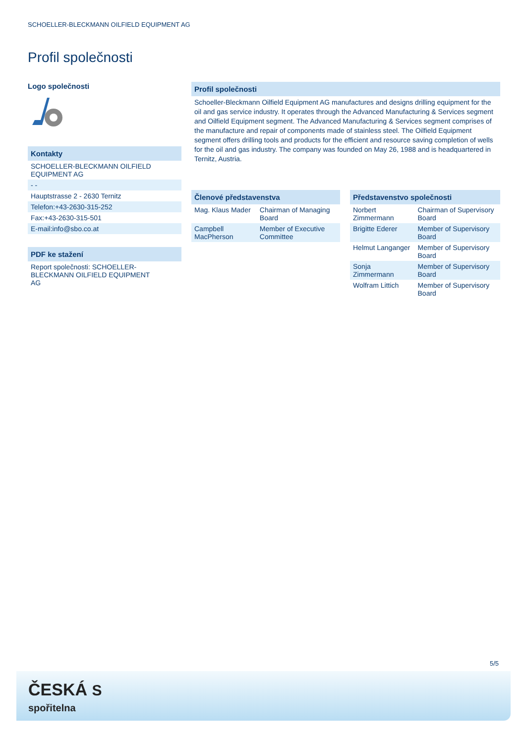SCHOELLER-BLECKMANN OILFIELD EQUIPMENT AG
Profil společnosti
Logo společnosti
Kontakty
SCHOELLER-BLECKMANN OILFIELD EQUIPMENT AG
- -
Hauptstrasse 2 - 2630 Ternitz
Telefon:+43-2630-315-252
Fax:+43-2630-315-501
E-mail:info@sbo.co.at
PDF ke stažení
Report společnosti: SCHOELLER-BLECKMANN OILFIELD EQUIPMENT AG
Profil společnosti
Schoeller-Bleckmann Oilfield Equipment AG manufactures and designs drilling equipment for the oil and gas service industry. It operates through the Advanced Manufacturing & Services segment and Oilfield Equipment segment. The Advanced Manufacturing & Services segment comprises of the manufacture and repair of components made of stainless steel. The Oilfield Equipment segment offers drilling tools and products for the efficient and resource saving completion of wells for the oil and gas industry. The company was founded on May 26, 1988 and is headquartered in Ternitz, Austria.
Členové představenstva
| Mag. Klaus Mader | Chairman of Managing Board |
| Campbell MacPherson | Member of Executive Committee |
Představenstvo společnosti
| Norbert Zimmermann | Chairman of Supervisory Board |
| Brigitte Ederer | Member of Supervisory Board |
| Helmut Langanger | Member of Supervisory Board |
| Sonja Zimmermann | Member of Supervisory Board |
| Wolfram Littich | Member of Supervisory Board |
5/5
ČESKÁ S
spořitelna